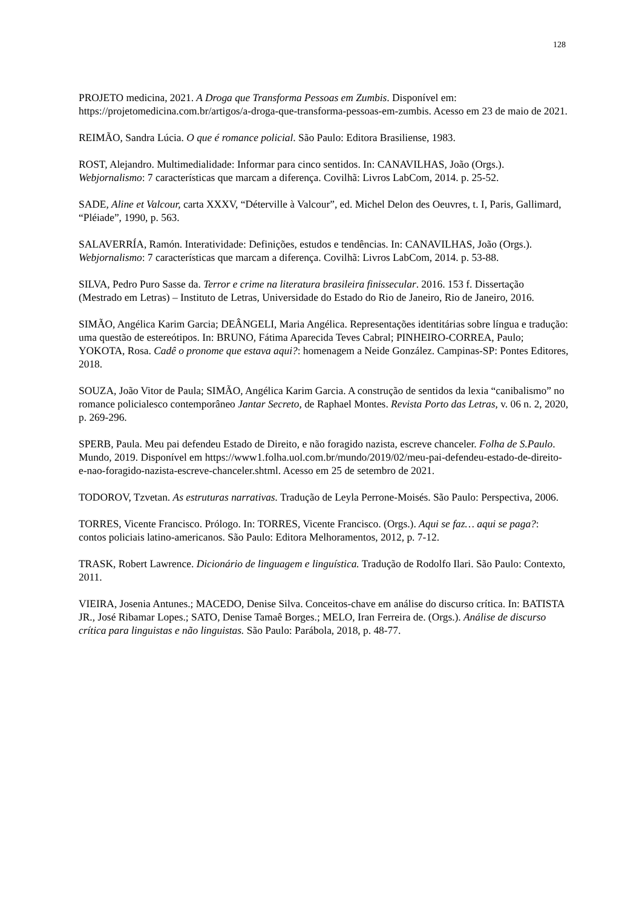128
PROJETO medicina, 2021. A Droga que Transforma Pessoas em Zumbis. Disponível em: https://projetomedicina.com.br/artigos/a-droga-que-transforma-pessoas-em-zumbis. Acesso em 23 de maio de 2021.
REIMÃO, Sandra Lúcia. O que é romance policial. São Paulo: Editora Brasiliense, 1983.
ROST, Alejandro. Multimedialidade: Informar para cinco sentidos. In: CANAVILHAS, João (Orgs.). Webjornalismo: 7 características que marcam a diferença. Covilhã: Livros LabCom, 2014. p. 25-52.
SADE, Aline et Valcour, carta XXXV, “Déterville à Valcour”, ed. Michel Delon des Oeuvres, t. I, Paris, Gallimard, “Pléiade”, 1990, p. 563.
SALAVERRÍA, Ramón. Interatividade: Definições, estudos e tendências. In: CANAVILHAS, João (Orgs.). Webjornalismo: 7 características que marcam a diferença. Covilhã: Livros LabCom, 2014. p. 53-88.
SILVA, Pedro Puro Sasse da. Terror e crime na literatura brasileira finissecular. 2016. 153 f. Dissertação (Mestrado em Letras) – Instituto de Letras, Universidade do Estado do Rio de Janeiro, Rio de Janeiro, 2016.
SIMÃO, Angélica Karim Garcia; DEÂNGELI, Maria Angélica. Representações identitárias sobre língua e tradução: uma questão de estereótipos. In: BRUNO, Fátima Aparecida Teves Cabral; PINHEIRO-CORREA, Paulo; YOKOTA, Rosa. Cadê o pronome que estava aqui?: homenagem a Neide González. Campinas-SP: Pontes Editores, 2018.
SOUZA, João Vitor de Paula; SIMÃO, Angélica Karim Garcia. A construção de sentidos da lexia “canibalismo” no romance policialesco contemporâneo Jantar Secreto, de Raphael Montes. Revista Porto das Letras, v. 06 n. 2, 2020, p. 269-296.
SPERB, Paula. Meu pai defendeu Estado de Direito, e não foragido nazista, escreve chanceler. Folha de S.Paulo. Mundo, 2019. Disponível em https://www1.folha.uol.com.br/mundo/2019/02/meu-pai-defendeu-estado-de-direito-e-nao-foragido-nazista-escreve-chanceler.shtml. Acesso em 25 de setembro de 2021.
TODOROV, Tzvetan. As estruturas narrativas. Tradução de Leyla Perrone-Moisés. São Paulo: Perspectiva, 2006.
TORRES, Vicente Francisco. Prólogo. In: TORRES, Vicente Francisco. (Orgs.). Aqui se faz… aqui se paga?: contos policiais latino-americanos. São Paulo: Editora Melhoramentos, 2012, p. 7-12.
TRASK, Robert Lawrence. Dicionário de linguagem e linguística. Tradução de Rodolfo Ilari. São Paulo: Contexto, 2011.
VIEIRA, Josenia Antunes.; MACEDO, Denise Silva. Conceitos-chave em análise do discurso crítica. In: BATISTA JR., José Ribamar Lopes.; SATO, Denise Tamaê Borges.; MELO, Iran Ferreira de. (Orgs.). Análise de discurso crítica para linguistas e não linguistas. São Paulo: Parábola, 2018, p. 48-77.